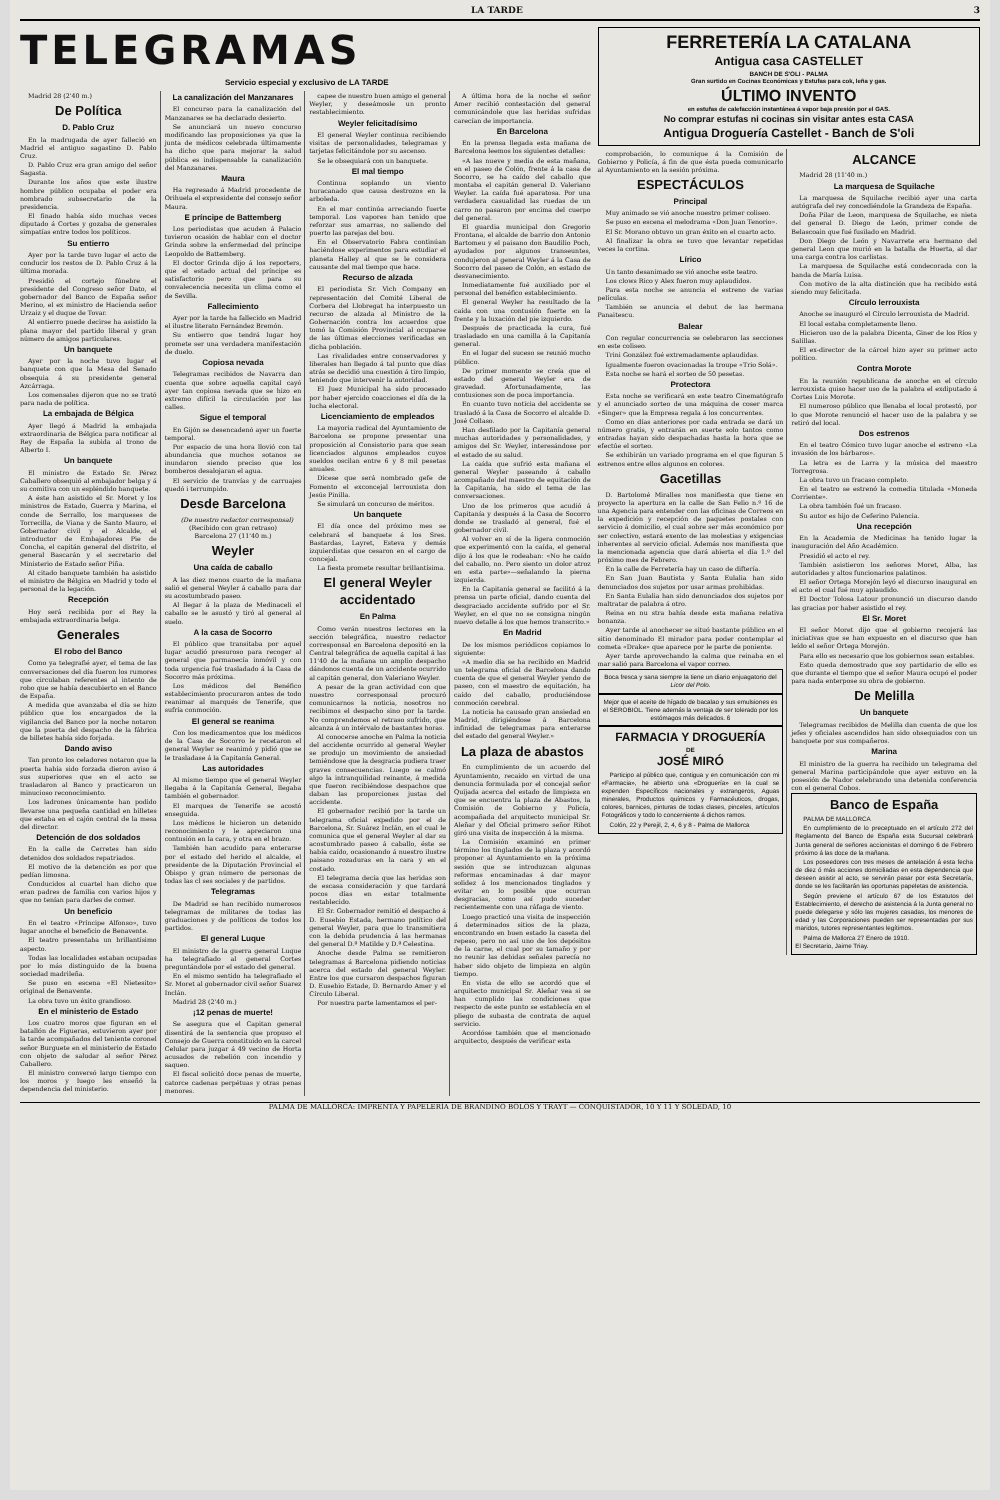LA TARDE 3
TELEGRAMAS
Servicio especial y exclusivo de LA TARDE
Madrid 28 (2'40 m.)
De Política
D. Pablo Cruz
En la madrugada de ayer falleció en Madrid el antiguo sagastino D. Pablo Cruz.
D. Pablo Cruz era gran amigo del señor Sagasta.
Durante los años que este ilustre hombre público ocupaba el poder era nombrado subsecretario de la presidencia.
El finado había sido muchas veces diputado á Cortes y gozaba de generales simpatías entre todos los políticos.
Su entierro
Ayer por la tarde tuvo lugar el acto de conducir los restos de D. Pablo Cruz á la última morada.
Presidió el cortejo fúnebre el presidente del Congreso señor Dato, el gobernador del Banco de España señor Merino, el ex ministro de Hacienda señor Urzaiz y el duque de Tovar.
Al entierro puede decirse ha asistido la plana mayor del partido liberal y gran número de amigos particulares.
Un banquete
Ayer por la noche tuvo lugar el banquete con que la Mesa del Senado obsequia á su presidente general Azcárraga.
Los comensales dijeron que no se trató para nada de política.
La embajada de Bélgica
Ayer llegó á Madrid la embajada extraordinaria de Bélgica para notificar al Rey de España la subida al trono de Alberto I.
Un banquete
El ministro de Estado Sr. Pérez Caballero obsequió al embajador belga y á su comitiva con un espléndido banquete.
A éste han asistido el Sr. Moret y los ministros de Estado, Guerra y Marina, el conde de Serrallo, los marqueses de Torrecilla, de Viana y de Santo Mauro, el Gobernador civil y el Alcalde, el introductor de Embajadores Pie de Concha, el capitán general del distrito, el general Bascarán y el secretario del Ministerio de Estado señor Piña.
Al citado banquete también ha asistido el ministro de Bélgica en Madrid y todo el personal de la legación.
Recepción
Hoy será recibida por el Rey la embajada extraordinaria belga.
Generales
El robo del Banco
Como ya telegrafié ayer, el tema de las conversaciones del día fueron los rumores que circulaban referentes al intento de robo que se había descubierto en el Banco de España.
A medida que avanzaba el día se hizo público que los encargados de la vigilancia del Banco por la noche notaron que la puerta del despacho de la fábrica de billetes había sido forjada.
Dando aviso
Tan pronto los celadores notaron que la puerta había sido forzada dieron aviso á sus superiores que en el acto se trasladaron al Banco y practicaron un minucioso reconocimiento.
Los ladrones únicamente han podido llevarse una pequeña cantidad en billetes que estaba en el cajón central de la mesa del director.
Detención de dos soldados
En la calle de Cerretes han sido detenidos dos soldados repatriados.
El motivo de la detención es por que pedían limosna.
Conducidos al cuartel han dicho que eran padres de familia con varios hijos y que no tenían para darles de comer.
Un beneficio
En el teatro «Príncipe Alfonso», tuvo lugar anoche el beneficio de Benavente.
El teatro presentaba un brillantísimo aspecto.
Todas las localidades estaban ocupadas por lo más distinguido de la buena sociedad madrileña.
Se puso en escena «El Nietesito» original de Benavente.
La obra tuvo un éxito grandioso.
En el ministerio de Estado
Los cuatro moros que figuran en el batallón de Figueras, estuvieron ayer por la tarde acompañados del teniente coronel señor Burguete en el ministerio de Estado con objeto de saludar al señor Pérez Caballero.
El ministro conversó largo tiempo con los moros y luego les enseñó la dependencia del ministerio.
La canalización del Manzanares
El concurso para la canalización del Manzanares se ha declarado desierto.
Se anunciará un nuevo concurso modificando las proposiciones ya que la junta de médicos celebrada últimamente ha dicho que para mejorar la salud pública es indispensable la canalización del Manzanares.
Maura
Ha regresado á Madrid procedente de Orihuela el expresidente del consejo señor Maura.
E príncipe de Battemberg
Los periodistas que acuden á Palacio tuvieron ocasión de hablar con el doctor Grinda sobre la enfermedad del príncipe Leopoldo de Battemberg.
El doctor Grinda dijo á los reporters, que el estado actual del príncipe es satisfactorio pero que para su convalecencia necesita un clima como el de Sevilla.
Fallecimiento
Ayer por la tarde ha fallecido en Madrid el ilustre literato Fernández Bremón.
Su entierro que tendrá lugar hoy promete ser una verdadera manifestación de duelo.
Copiosa nevada
Telegramas recibidos de Navarra dan cuenta que sobre aquella capital cayó ayer tan copiosa nevada que se hizo en extremo difícil la circulación por las calles.
Sigue el temporal
En Gijón se desencadenó ayer un fuerte temporal.
Por espacio de una hora llovió con tal abundancia que muchos sotanos se inundaron siendo preciso que los bomberos desalojaran el agua.
El servicio de tranvías y de carruajes quedó i terrumpido.
Desde Barcelona
(De nuestro redactor corresponsal)
(Recibido con gran retraso)
Barcelona 27 (11'40 m.)
Weyler
Una caída de caballo
A las diez menos cuarto de la mañana salió el general Weyler á caballo para dar su acostumbrado paseo.
Al llegar á la plaza de Medinaceli el caballo se le asustó y tiró al general al suelo.
A la casa de Socorro
El público que transitaba por aquel lugar acudió presuroso para recoger al general que parmanecía inmóvil y con toda urgencia fué trasladado á la Casa de Socorro más próxima.
Los médicos del Benéfico establecimiento procuraron antes de todo reanimar al marqués de Tenerife, que sufría conmoción.
El general se reanima
Con los medicamentos que los médicos de la Casa de Socorro le recetaron el general Weyler se reanimó y pidió que se le trasladase á la Capitanía General.
Las autoridades
Al mismo tiempo que el general Weyler llegaba á la Capitanía General, llegaba también el gobernador.
El marques de Tenerife se acostó enseguida.
Los médicos le hicieron un detenido reconocimiento y le apreciaron una contusión en la cara, y otra en el brazo.
También han acudido para enterarse por el estado del herido el alcalde, el presidente de la Diputación Provincial el Obispo y gran número de personas de todas las cl ses sociales y de partidos.
Telegramas
De Madrid se han recibido numerosos telegramas de militares de todas las graduaciones y de políticos de todos los partidos.
El general Luque
El ministro de la guerra general Luque ha telegrafiado al general Cortes preguntándole por el estado del general.
En el mismo sentido ha telegrafiado el Sr. Moret al gobernador civil señor Suarez Inclán.
Madrid 28 (2'40 m.)
¡12 penas de muerte!
Se asegura que el Capitan general disentirá de la sentencia que propuso el Consejo de Guerra constituido en la carcel Celular para juzgar á 49 vecino de Horta acusados de rebelión con incendio y saqueo.
El fiscal solicitó doce penas de muerte, catorce cadenas perpétuas y otras penas menores.
capee de nuestro buen amigo el general Weyler, y deseámosle un pronto restablecimiento.
Weyler felicitadísimo
El general Weyler continua recibiendo visitas de personalidades, telegramas y tarjetas felicitándole por su ascenso.
Se le obsequiará con un banquete.
El mal tiempo
Continua soplando un viento huracanado que causa destrozos en la arboleda.
En el mar continúa arreciando fuerte temporal. Los vapores han tenido que reforzar sus amarras, no saliendo del puerto las parejas del bou.
En el Observatorio Fabra continúan haciéndose experimentos para estudiar el planeta Halley al que se le considera causante del mal tiempo que hace.
Recurso de alzada
El periodista Sr. Vich Company en representación del Comité Liberal de Corbera del Llobregat ha interpuesto un recurso de alzada al Ministro de la Gobernación contra los acuerdos que tomó la Comisión Provincial al ocuparse de las últimas elecciones verificadas en dicha población.
Las rivalidades entre conservadores y liberales han llegado á tal punto que días atrás se decidió una cuestión á tiro limpio, teniendo que intervenir la autoridad.
El Juez Municipal ha sido procesado por haber ejercido coacciones el día de la lucha electoral.
Licenciamiento de empleados
La mayoria radical del Ayuntamiento de Barcelona se propone presentar una proposición al Consistorio para que sean licenciados algunos empleados cuyos sueldos oscilan entre 6 y 8 mil pesetas anuales.
Dícese que será nombrado gefe de Fomento el exconcejal lerrouxista don Jesús Pinilla.
Se simulará un concurso de méritos.
Un banquete
El día once del próximo mes se celebrará el banquete á los Sres. Bastardas, Layret, Esteva y demás izquierdistas que cesaron en el cargo de concejal.
La fiesta promete resultar brillantísima.
El general Weyler accidentado
En Palma
Como verán nuestros lectores en la sección telegráfica, nuestro redactor corresponsal en Barcelona depositó en la Central telegráfica de aquella capital á las 11'40 de la mañana un amplio despacho dándonos cuenta de un accidente ocurrido al capitán general, don Valeriano Weyler.
A pesar de la gran actividad con que nuestro corresponsal procuró comunicarnos la noticia, nosotros no recibimos el despacho sino por la tarde. No comprendemos el retraso sufrido, que alcanza á un intérvalo de bastantes horas.
Al conocerse anoche en Palma la noticia del accidente ocurrido al general Weyler se produjo un movimiento de ansiedad temiéndose que la desgracia pudiera traer graves consecuencias. Luego se calmó algo la intranquilidad reinante, á medida que fueron recibiéndose despachos que daban las proporciones justas del accidente.
El gobernador recibió por la tarde un telegrama oficial expedido por el de Barcelona, Sr. Suárez Inclán, en el cual le comunica que el general Weyler al dar su acostumbrado paseo á caballo, éste se había caído, ocasionando á nuestro ilustre paisano rozaduras en la cara y en el costado.
El telegrama decía que las heridas son de escasa consideración y que tardará pocos días en estar totalmente restablecido.
El Sr. Gobernador remitió el despacho á D. Eusebio Estada, hermano político del general Weyler, para que lo transmitiera con la debida prudencia á las hermanas del general D.ª Matilde y D.ª Celestina.
Anoche desde Palma se remitieron telegramas á Barcelona pidiendo noticias acerca del estado del general Weyler. Entre los que cursaron despachos figuran D. Eusebio Estade, D. Bernardo Amer y el Círculo Liberal.
Por nuestra parte lamentamos el per-
A última hora de la noche el señor Amer recibió contestación del general comunicándole que las heridas sufridas carecían de importancia.
En Barcelona
En la prensa llegada esta mañana de Barcelona leemos los siguientes detalles:
«A las nueve y media de esta mañana, en el paseo de Colón, frente á la casa de Socorro, se ha caído del caballo que montaba el capitán general D. Valeriano Weyler. La caída fué aparatosa. Por una verdadera casualidad las ruedas de un carro no pasaron por encima del cuerpo del general.
El guardia municipal don Gregorio Frontana, el alcalde de barrio don Antonio Bartomeu y el paisano don Baudilio Poch, ayudados por algunos transeuntes, condujeron al general Weyler á la Casa de Socorro del paseo de Colón, en estado de desvanecimiento.
Inmediatamente fué auxiliado por el personal del benéfico establecimiento.
El general Weyler ha resultado de la caída con una contusión fuerte en la frente y la luxación del pie izquierdo.
Después de practicada la cura, fué trasladado en una camilla á la Capitanía general.
En el lugar del suceso se reunió mucho público.
De primer momento se creía que el estado del general Weyler era de gravedad. Afortunadamente, las contusiones son de poca importancia.
En cuanto tuvo noticia del accidente se trasladó á la Casa de Socorro el alcalde D. José Collaso.
Han desfilado por la Capitanía general muchas autoridades y personalidades, y amigos del Sr. Weyler, interesándose por el estado de su salud.
La caída que sufrió esta mañana el general Weyler paseando á caballo acompañado del maestro de equitación de la Capitanía, ha sido el tema de las conversaciones.
Uno de los primeros que acudió á Capitanía y después á la Casa de Socorro donde se trasladó al general, fué el gobernador civil.
Al volver en sí de la ligera conmoción que experimentó con la caída, el general dijo á los que le rodeaban: «No he caído del caballo, no. Pero siento un dolor atroz en esta parte»—señalando la pierna izquierda.
En la Capitanía general se facilitó á la prensa un parte oficial, dando cuenta del desgraciado accidente sufrido por el Sr. Weyler, en el que no se consigna ningún nuevo detalle á los que hemos transcrito.»
En Madrid
De los mismos periódicos copiamos lo siguiente:
«A medio día se ha recibido en Madrid un telegrama oficial de Barcelona dando cuenta de que el general Weyler yendo de paseo, con el maestro de equitación, ha caído del caballo, produciéndose conmoción cerebral.
La noticia ha causado gran ansiedad en Madrid, dirigiéndose á Barcelona infinidad de telegramas para enterarse del estado del general Weyler.»
La plaza de abastos
En cumplimiento de un acuerdo del Ayuntamiento, recaido en virtud de una denuncia formulada por el concejal señor Quijada acerca del estado de limpieza en que se encuentra la plaza de Abastos, la Comisión de Gobierno y Policía, acompañada del arquitecto municipal Sr. Aleñar y del Oficial primero señor Ribot giró una visita de inspección á la misma.
La Comisión examinó en primer término los tinglados de la plaza y acordó proponer al Ayuntamiento en la próxima sesión que se introduzcan algunas reformas encaminadas á dar mayor solidez á los mencionados tinglados y evitar en lo posible que ocurran desgracias, como así pudo suceder recientemente con una ráfaga de viento.
Luego practicó una visita de inspección á determinados sitios de la plaza, encontrando en buen estado la caseta del repeso, pero no así uno de los depósitos de la carne, el cual por su tamaño y por no reunir las debidas señales parecía no haber sido objeto de limpieza en algún tiempo.
En vista de ello se acordó que el arquitecto municipal Sr. Aleñar vea si se han cumplido las condiciones que respecto de este punto se establecía en el pliego de subasta de contrata de aquel servicio.
Acordóse también que el mencionado arquitecto, después de verificar esta
FERRETERÍA LA CATALANA
Antigua casa CASTELLET
BANCH DE S'OLI - PALMA
Gran surtido en Cocinas Económicas y Estufas para cok, leña y gas.
ÚLTIMO INVENTO
en estufas de calefacción instantánea á vapor baja presión por el GAS.
No comprar estufas ni cocinas sin visitar antes esta CASA
Antigua Droguería Castellet - Banch de S'oli
comprobación, lo comunique á la Comisión de Gobierno y Policía, á fin de que ésta pueda comunicarlo al Ayuntamiento en la sesión próxima.
ESPECTÁCULOS
Principal
Muy animado se vió anoche nuestro primer coliseo.
Se puso en escena el melodrama «Don Juan Tenorio».
El Sr. Morano obtuvo un gran éxito en el cuarto acto.
Al finalizar la obra se tuvo que levantar repetidas veces la cortina.
Lírico
Un tanto desanimado se vió anoche este teatro.
Los clows Rico y Alex fueron muy aplaudidos.
Para esta noche se anuncia el estreno de varias películas.
También se anuncia el debut de las hermana Panaitescu.
Balear
Con regular concurrencia se celebraron las secciones en este coliseo.
Trini González fué extremadamente aplaudidas.
Igualmente fueron ovacionadas la troupe «Trio Solá».
Esta noche se hará el sorteo de 50 pesetas.
Protectora
Esta noche se verificará en este teatro Cinematógrafo y el anunciado sorteo de una máquina de coser marca «Singer» que la Empresa regala á los concurrentes.
Como en días anteriores por cada entrada se dará un número gratis, y entrarán en suerte solo tantos como entradas hayan sido despachadas hasta la hora que se efectúe el sorteo.
Se exhibirán un variado programa en el que figuran 5 estrenos entre ellos algunos en colores.
Gacetillas
D. Bartolomé Miralles nos manifiesta que tiene en proyecto la apertura en la calle de San Felio n.º 16 de una Agencia para entender con las oficinas de Correos en la expedición y recepción de paquetes postales con servicio á domicilio, el cual sobre ser más económico por ser colectivo, estará exento de las molestias y exigencias inherentes al servicio oficial. Además nos manifiesta que la mencionada agencia que dará abierta el día 1.º del próximo mes de Febrero.
En la calle de Ferretería hay un caso de diftería.
En San Juan Bautista y Santa Eulalia han sido denunciados dos sujetos por usar armas prohibidas.
En Santa Eulalia han sido denunciados dos sujetos por maltratar de palabra á otro.
Reina en nu stra bahía desde esta mañana relativa bonanza.
Ayer tarde al anochecer se situó bastante público en el sitio denominado El mirador para poder contemplar el cometa «Drake» que aparece por le parte de poniente.
Ayer tarde aprovechando la calma que reinaba en el mar salió para Barcelona el vapor correo.
Boca fresca y sana siempre la tiene un diario enjuagatorio del Licor del Polo.
Mejor que el aceite de hígado de bacalao y sus emulsiones es el SEROBIOL. Tiene además la ventaja de ser tolerado por los estómagos más delicados. 6
FARMACIA Y DROGUERÍA
DE
JOSÉ MIRÓ
Participo al público que, contigua y en comunicación con mi «Farmacia», he abierto una «Droguería» en la cual se expenden Específicos nacionales y extrangeros, Aguas minerales, Productos químicos y Farmacéuticos, drogas, colores, barnices, pinturas de todas clases, pinceles, artículos Fotográficos y todo lo concerniente á dichos ramos.
Colón, 22 y Perejil, 2, 4, 6 y 8 - Palma de Mallorca
ALCANCE
Madrid 28 (11'40 m.)
La marquesa de Squilache
La marquesa de Squilache recibió ayer una carta autógrafa del rey concediéndole la Grandeza de España.
Doña Pilar de Leon, marquesa de Squilache, es nieta del general D. Diego de León, primer conde de Belascoain que fué fusilado en Madrid.
Don Diego de León y Navarrete era hermano del general Leon que murió en la batalla de Huerta, al dar una carga contra los carlistas.
La marquesa de Squilache está condecorada con la banda de María Luisa.
Con motivo de la alta distinción que ha recibido está siendo muy felicitada.
Círculo lerrouxista
Anoche se inauguró el Círculo lerrouxista de Madrid.
El local estaba completamente lleno.
Hicieron uso de la palabra Dicenta, Giner de los Ríos y Salillas.
El ex-director de la cárcel hizo ayer su primer acto político.
Contra Morote
En la reunión republicana de anoche en el círculo lerrouxista quiso hacer uso de la palabra el exdiputado á Cortes Luis Morote.
El numeroso público que llenaba el local protestó, por lo que Morote renunció el hacer uso de la palabra y se retiró del local.
Dos estrenos
En el teatro Cómico tuvo lugar anoche el estreno «La invasión de los bárbaros».
La letra es de Larra y la música del maestro Torregrosa.
La obra tuvo un fracaso completo.
En el teatro se estrenó la comedia titulada «Moneda Corriente».
La obra también fué un fracaso.
Su autor es hijo de Ceferino Palencia.
Una recepción
En la Academia de Medicinas ha tenido lugar la inauguración del Año Académico.
Presidió el acto el rey.
También asistieron los señores Moret, Alba, las autoridades y altos funcionarios palatinos.
El señor Ortega Morejón leyó el discurso inaugural en el acto el cual fué muy aplaudido.
El Doctor Tolosa Latour pronunció un discurso dando las gracias por haber asistido el rey.
El Sr. Moret
El señor Moret dijo que el gobierno recojerá las iniciativas que se han expuesto en el discurso que han leído el señor Ortega Morejón.
Para ello es necesario que los gobiernos sean estables.
Esto queda demostrado que soy partidario de ello es que durante el tiempo que el señor Maura ocupó el poder para nada enterpose su obra de gobierno.
De Melilla
Un banquete
Telegramas recibidos de Melilla dan cuenta de que los jefes y oficiales ascendidos han sido obsequiados con un banquete por sus compañeros.
Marina
El ministro de la guerra ha recibido un telegrama del general Marina participándole que ayer estuvo en la posesión de Nador celebrando una detenida conferencia con el general Cobos.
Banco de España
PALMA DE MALLORCA
En cumplimiento de lo preceptuado en el artículo 272 del Reglamento del Banco de España esta Sucursal celebrará Junta general de señores accionistas el domingo 6 de Febrero próximo á las doce de la mañana.
Los poseedores con tres meses de antelación á esta fecha de diez ó más acciones domiciliadas en esta dependencia que deseen asistir al acto, se servirán pasar por esta Secretaría, donde se les facilitarán las oportunas papeletas de asistencia.
Según previene el artículo 67 de los Estatutos del Establecimiento, el derecho de asistencia á la Junta general no puede delegarse y sólo las mujeres casadas, los menores de edad y las Corporaciones pueden ser representadas por sus maridos, tutores representantes legítimos.
Palma de Mallorca 27 Enero de 1910.
El Secretario, Jaime Triay.
PALMA DE MALLORCA: IMPRENTA Y PAPELERÍA DE BRANDINO BOLOS Y TRAYT — CONQUISTADOR, 10 Y 11 Y SOLEDAD, 10